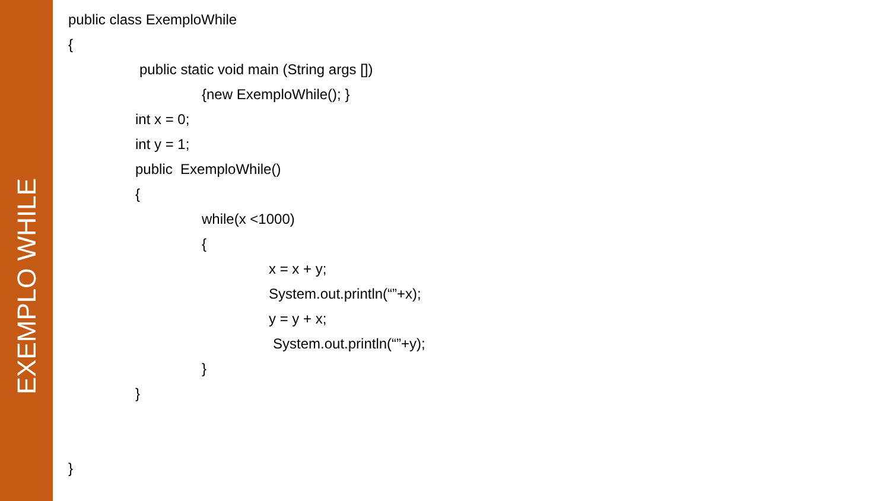EXEMPLO WHILE
public class ExemploWhile
{
public static void main (String args [])
{new ExemploWhile(); }
int x = 0;
int y = 1;
public ExemploWhile()
{
while(x <1000)
{
x = x + y;
System.out.println(“”+x);
y = y + x;
System.out.println(“”+y);
}
}
}